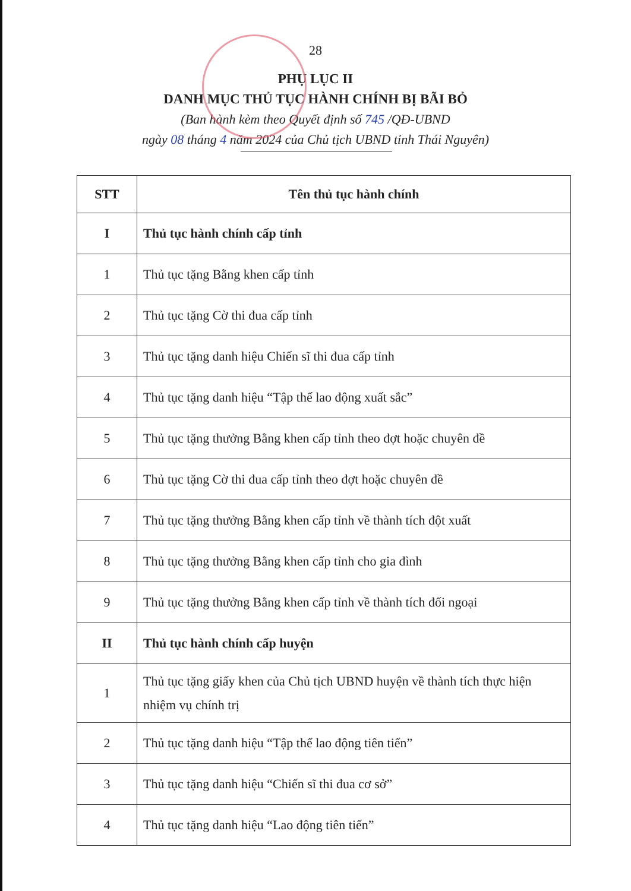28
PHỤ LỤC II
DANH MỤC THỦ TỤC HÀNH CHÍNH BỊ BÃI BỎ
(Ban hành kèm theo Quyết định số 745 /QĐ-UBND
ngày 08 tháng 4 năm 2024 của Chủ tịch UBND tỉnh Thái Nguyên)
| STT | Tên thủ tục hành chính |
| --- | --- |
| I | Thủ tục hành chính cấp tỉnh |
| 1 | Thủ tục tặng Bằng khen cấp tỉnh |
| 2 | Thủ tục tặng Cờ thi đua cấp tỉnh |
| 3 | Thủ tục tặng danh hiệu Chiến sĩ thi đua cấp tỉnh |
| 4 | Thủ tục tặng danh hiệu “Tập thể lao động xuất sắc” |
| 5 | Thủ tục tặng thưởng Bằng khen cấp tỉnh theo đợt hoặc chuyên đề |
| 6 | Thủ tục tặng Cờ thi đua cấp tỉnh theo đợt hoặc chuyên đề |
| 7 | Thủ tục tặng thưởng Bằng khen cấp tỉnh về thành tích đột xuất |
| 8 | Thủ tục tặng thưởng Bằng khen cấp tỉnh cho gia đình |
| 9 | Thủ tục tặng thưởng Bằng khen cấp tỉnh về thành tích đối ngoại |
| II | Thủ tục hành chính cấp huyện |
| 1 | Thủ tục tặng giấy khen của Chủ tịch UBND huyện về thành tích thực hiện nhiệm vụ chính trị |
| 2 | Thủ tục tặng danh hiệu “Tập thể lao động tiên tiến” |
| 3 | Thủ tục tặng danh hiệu “Chiến sĩ thi đua cơ sở” |
| 4 | Thủ tục tặng danh hiệu “Lao động tiên tiến” |